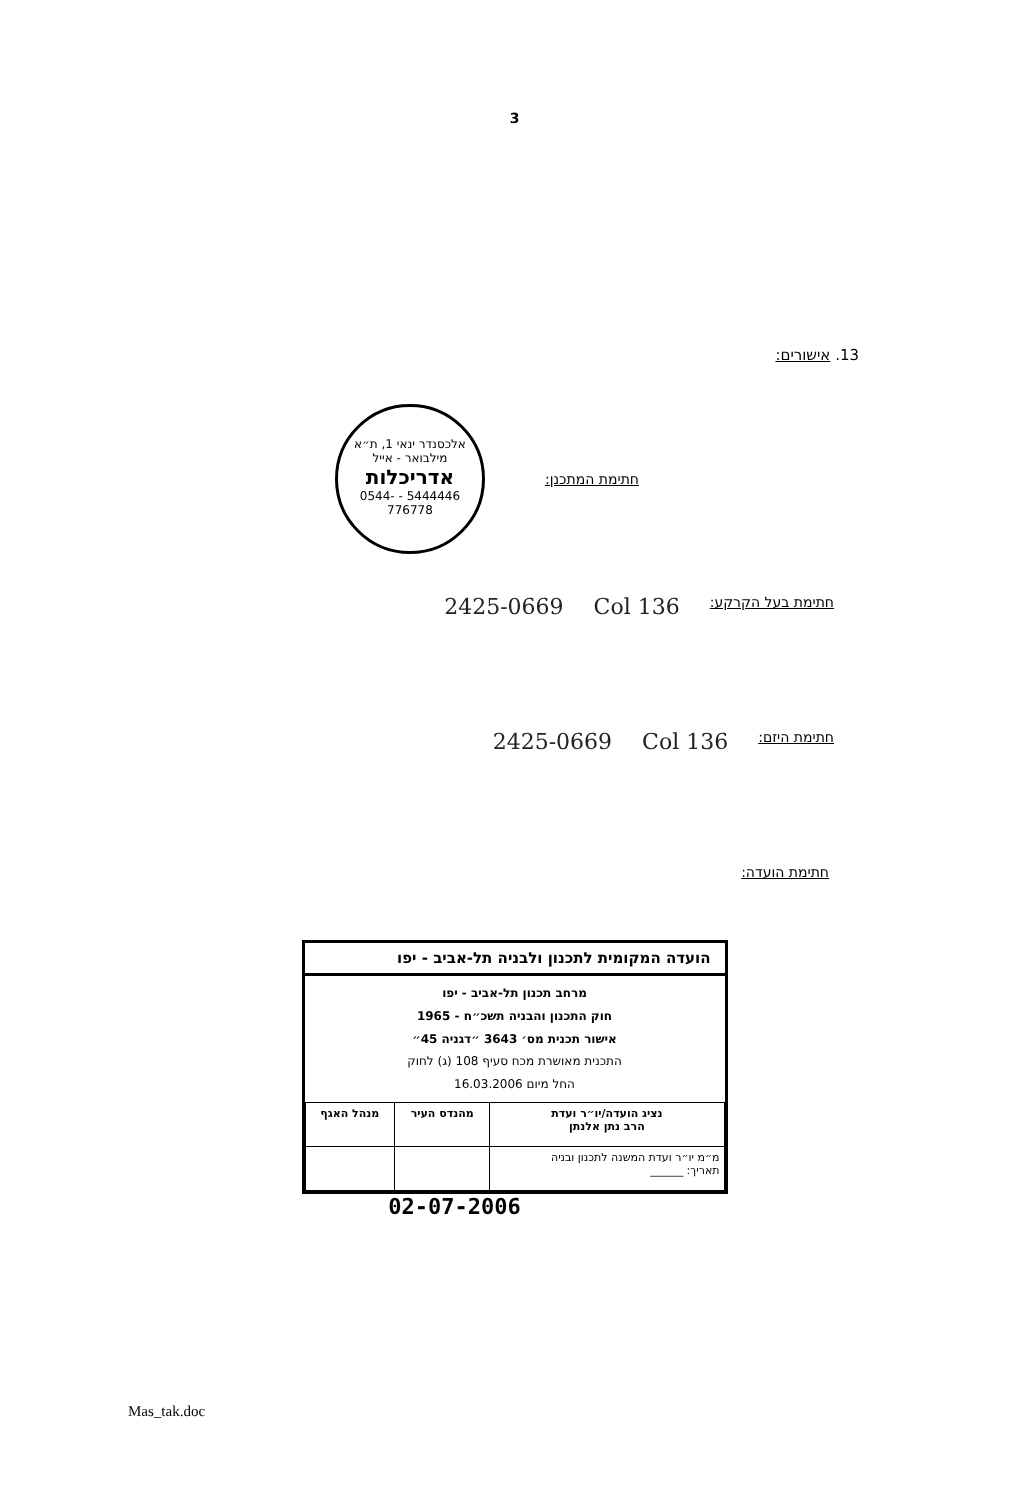3
13. אישורים:
חתימת המתכנן: אלכסנדר ינאי 1, ת״א
מילבואר - אייל
אדריכלות
5444446 - 0544-776778
חתימת בעל הקרקע: 136 Col 2425-0669
חתימת היזם: 136 Col 2425-0669
חתימת הועדה:
הועדה המקומית לתכנון ולבניה תל-אביב - יפו
מרחב תכנון תל-אביב - יפו
חוק התכנון והבניה תשכ״ח - 1965
אישור תכנית מס׳ 3643 ״דגניה 45״
התכנית מאושרת מכח סעיף 108 (ג) לחוק
החל מיום 16.03.2006
| נציג הועדה/יו״ר ועדת הרב נתן אלנתן | מהנדס העיר | מנהל האגף |
| --- | --- | --- |
| מ״מ יו״ר ועדת המשנה לתכנון ובניה תאריך: ______ | | |
02-07-2006
Mas_tak.doc